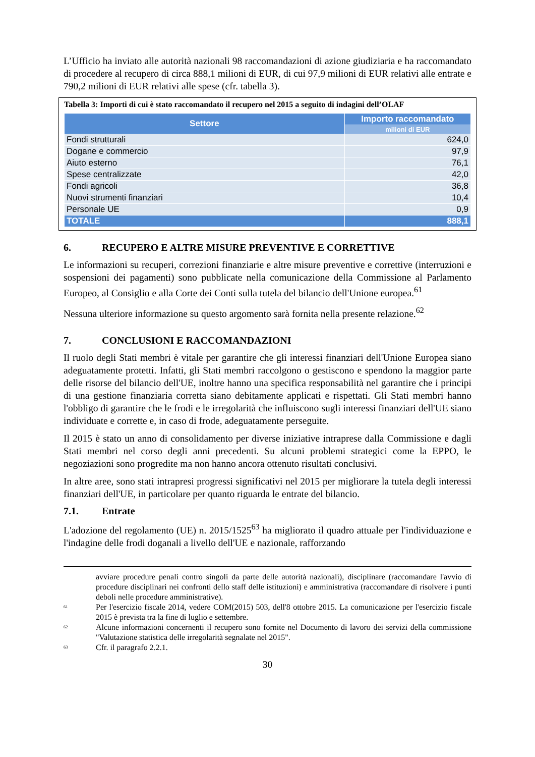L’Ufficio ha inviato alle autorità nazionali 98 raccomandazioni di azione giudiziaria e ha raccomandato di procedere al recupero di circa 888,1 milioni di EUR, di cui 97,9 milioni di EUR relativi alle entrate e 790,2 milioni di EUR relativi alle spese (cfr. tabella 3).
Tabella 3: Importi di cui è stato raccomandato il recupero nel 2015 a seguito di indagini dell’OLAF
| Settore | Importo raccomandato |
| --- | --- |
| | milioni di EUR |
| Fondi strutturali | 624,0 |
| Dogane e commercio | 97,9 |
| Aiuto esterno | 76,1 |
| Spese centralizzate | 42,0 |
| Fondi agricoli | 36,8 |
| Nuovi strumenti finanziari | 10,4 |
| Personale UE | 0,9 |
| TOTALE | 888,1 |
6. RECUPERO E ALTRE MISURE PREVENTIVE E CORRETTIVE
Le informazioni su recuperi, correzioni finanziarie e altre misure preventive e correttive (interruzioni e sospensioni dei pagamenti) sono pubblicate nella comunicazione della Commissione al Parlamento Europeo, al Consiglio e alla Corte dei Conti sulla tutela del bilancio dell'Unione europea.<sup>61</sup>
Nessuna ulteriore informazione su questo argomento sarà fornita nella presente relazione.<sup>62</sup>
7. CONCLUSIONI E RACCOMANDAZIONI
Il ruolo degli Stati membri è vitale per garantire che gli interessi finanziari dell'Unione Europea siano adeguatamente protetti. Infatti, gli Stati membri raccolgono o gestiscono e spendono la maggior parte delle risorse del bilancio dell'UE, inoltre hanno una specifica responsabilità nel garantire che i principi di una gestione finanziaria corretta siano debitamente applicati e rispettati. Gli Stati membri hanno l'obbligo di garantire che le frodi e le irregolarità che influiscono sugli interessi finanziari dell'UE siano individuate e corrette e, in caso di frode, adeguatamente perseguite.
Il 2015 è stato un anno di consolidamento per diverse iniziative intraprese dalla Commissione e dagli Stati membri nel corso degli anni precedenti. Su alcuni problemi strategici come la EPPO, le negoziazioni sono progredite ma non hanno ancora ottenuto risultati conclusivi.
In altre aree, sono stati intrapresi progressi significativi nel 2015 per migliorare la tutela degli interessi finanziari dell'UE, in particolare per quanto riguarda le entrate del bilancio.
7.1. Entrate
L'adozione del regolamento (UE) n. 2015/1525<sup>63</sup> ha migliorato il quadro attuale per l'individuazione e l'indagine delle frodi doganali a livello dell'UE e nazionale, rafforzando
avviare procedure penali contro singoli da parte delle autorità nazionali), disciplinare (raccomandare l'avvio di procedure disciplinari nei confronti dello staff delle istituzioni) e amministrativa (raccomandare di risolvere i punti deboli nelle procedure amministrative).
<sup>61</sup> Per l'esercizio fiscale 2014, vedere COM(2015) 503, dell'8 ottobre 2015. La comunicazione per l'esercizio fiscale 2015 è prevista tra la fine di luglio e settembre.
<sup>62</sup> Alcune informazioni concernenti il recupero sono fornite nel Documento di lavoro dei servizi della commissione "Valutazione statistica delle irregolarità segnalate nel 2015".
<sup>63</sup> Cfr. il paragrafo 2.2.1.
30